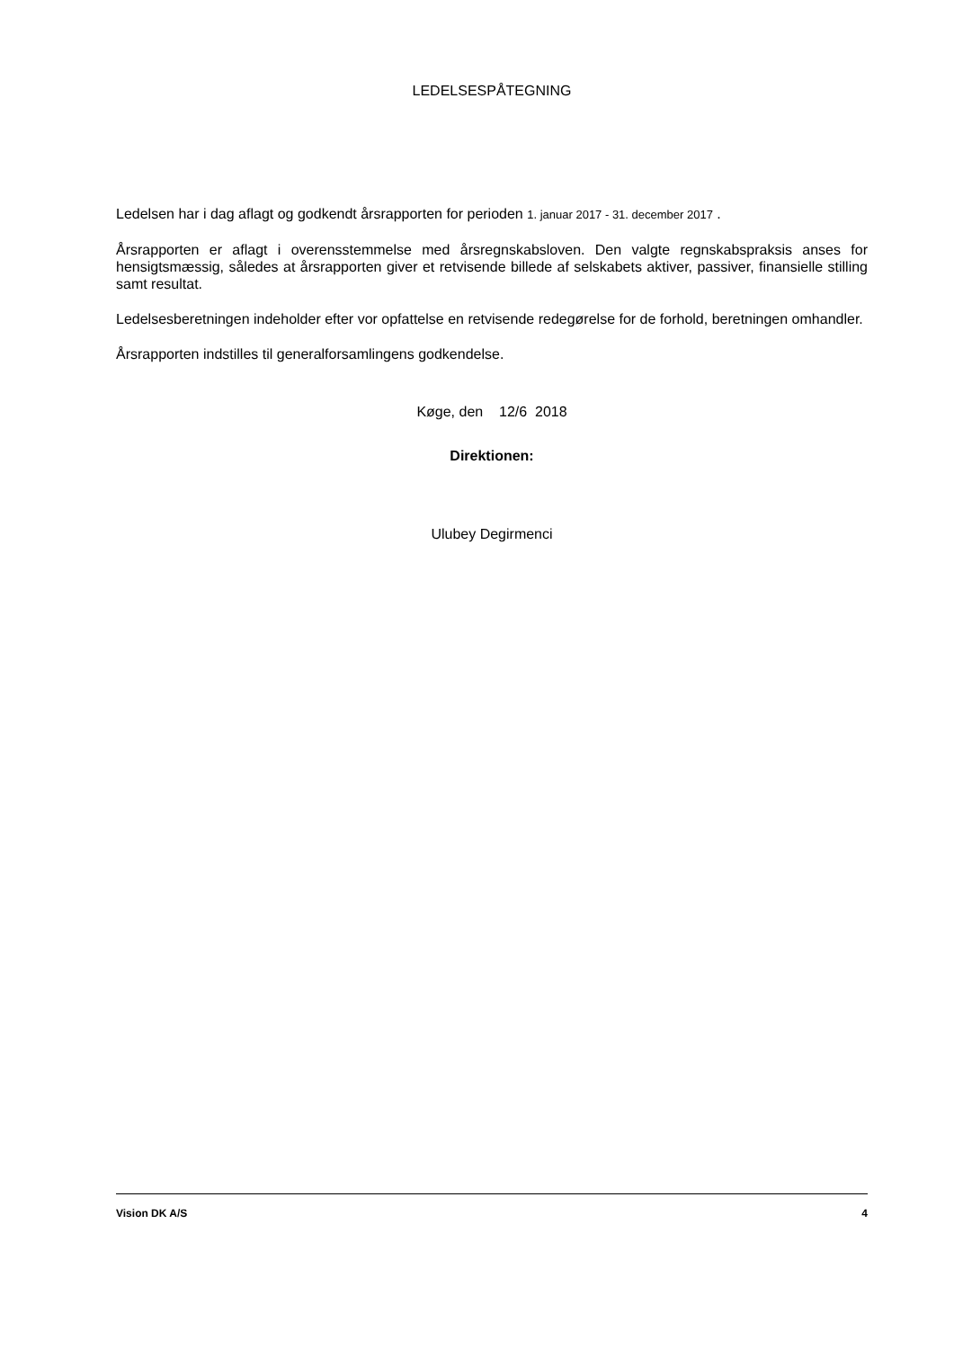LEDELSESPÅTEGNING
Ledelsen har i dag aflagt og godkendt årsrapporten for perioden 1. januar 2017 - 31. december 2017 .
Årsrapporten er aflagt i overensstemmelse med årsregnskabsloven. Den valgte regnskabspraksis anses for hensigtsmæssig, således at årsrapporten giver et retvisende billede af selskabets aktiver, passiver, finansielle stilling samt resultat.
Ledelsesberetningen indeholder efter vor opfattelse en retvisende redegørelse for de forhold, beretningen omhandler.
Årsrapporten indstilles til generalforsamlingens godkendelse.
Køge, den 12/6 2018
Direktionen:
Ulubey Degirmenci
Vision DK A/S 4